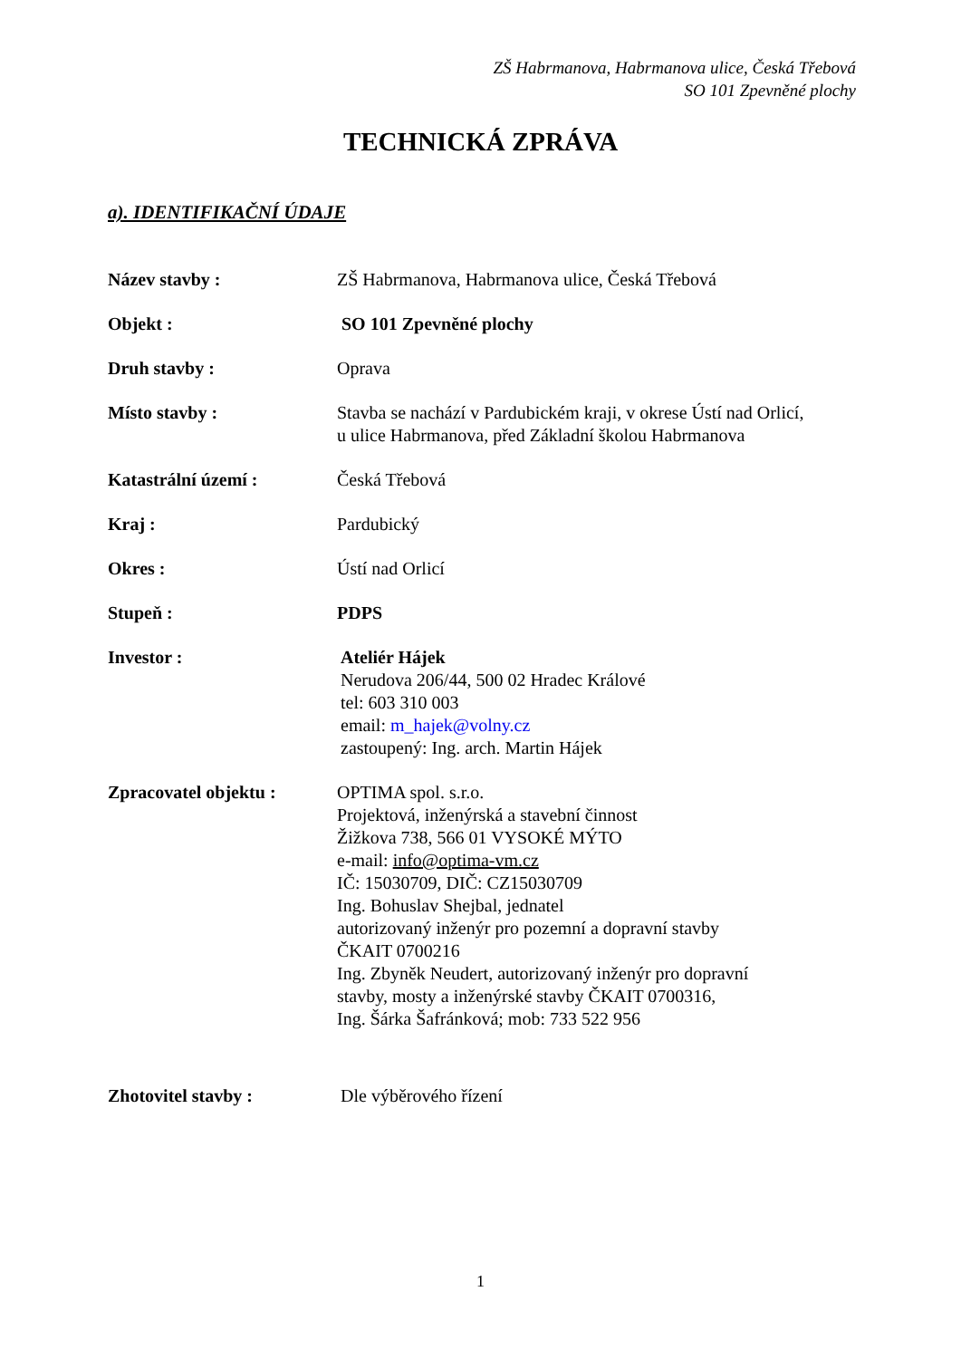ZŠ Habrmanova, Habrmanova ulice, Česká Třebová
SO 101 Zpevněné plochy
TECHNICKÁ ZPRÁVA
a). IDENTIFIKAČNÍ ÚDAJE
Název stavby : ZŠ Habrmanova, Habrmanova ulice, Česká Třebová
Objekt : SO 101 Zpevněné plochy
Druh stavby : Oprava
Místo stavby : Stavba se nachází v Pardubickém kraji, v okrese Ústí nad Orlicí,
u ulice Habrmanova, před Základní školou Habrmanova
Katastrální území : Česká Třebová
Kraj : Pardubický
Okres : Ústí nad Orlicí
Stupeň : PDPS
Investor : Ateliér Hájek
Nerudova 206/44, 500 02 Hradec Králové
tel: 603 310 003
email: m_hajek@volny.cz
zastoupený: Ing. arch. Martin Hájek
Zpracovatel objektu : OPTIMA spol. s.r.o.
Projektová, inženýrská a stavební činnost
Žižkova 738, 566 01 VYSOKÉ MÝTO
e-mail: info@optima-vm.cz
IČ: 15030709, DIČ: CZ15030709
Ing. Bohuslav Shejbal, jednatel
autorizovaný inženýr pro pozemní a dopravní stavby
ČKAIT 0700216
Ing. Zbyněk Neudert, autorizovaný inženýr pro dopravní
stavby, mosty a inženýrské stavby ČKAIT 0700316,
Ing. Šárka Šafránková; mob: 733 522 956
Zhotovitel stavby : Dle výběrového řízení
1